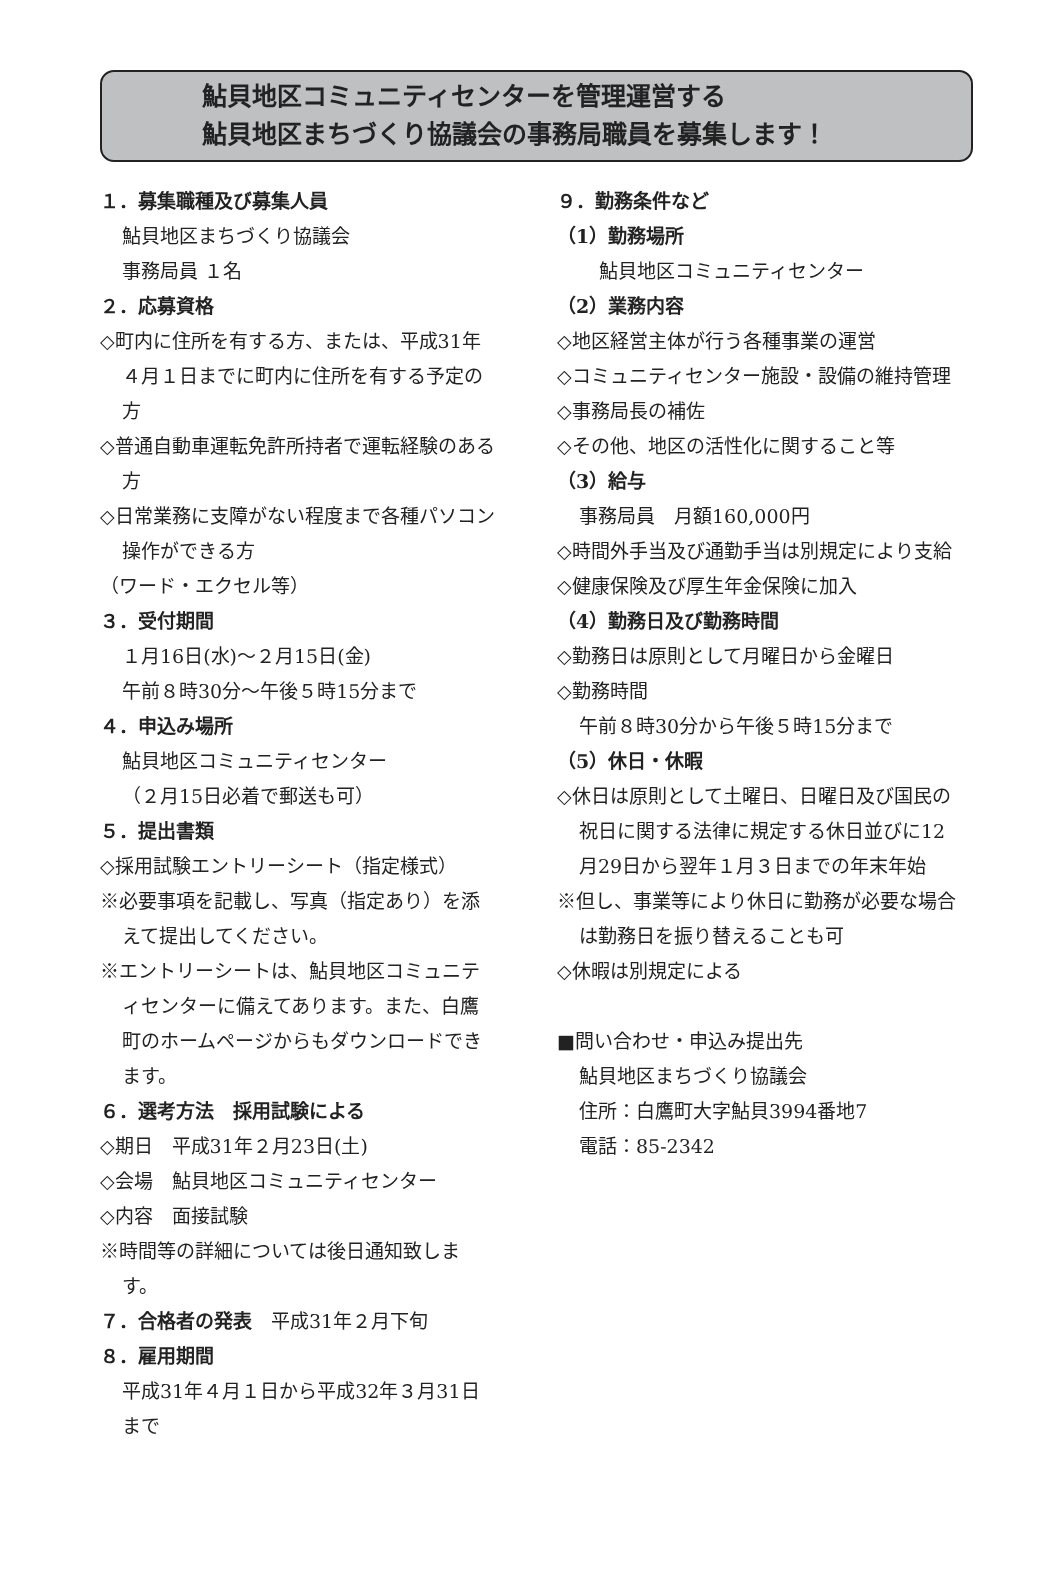鮎貝地区コミュニティセンターを管理運営する
鮎貝地区まちづくり協議会の事務局職員を募集します！
１．募集職種及び募集人員
鮎貝地区まちづくり協議会
事務局員 １名
２．応募資格
◇町内に住所を有する方、または、平成31年４月１日までに町内に住所を有する予定の方
◇普通自動車運転免許所持者で運転経験のある方
◇日常業務に支障がない程度まで各種パソコン操作ができる方
（ワード・エクセル等）
３．受付期間
１月16日(水)～２月15日(金)
午前８時30分～午後５時15分まで
４．申込み場所
鮎貝地区コミュニティセンター
（２月15日必着で郵送も可）
５．提出書類
◇採用試験エントリーシート（指定様式）
※必要事項を記載し、写真（指定あり）を添えて提出してください。
※エントリーシートは、鮎貝地区コミュニティセンターに備えてあります。また、白鷹町のホームページからもダウンロードできます。
６．選考方法　採用試験による
◇期日　平成31年２月23日(土)
◇会場　鮎貝地区コミュニティセンター
◇内容　面接試験
※時間等の詳細については後日通知致します。
７．合格者の発表　平成31年２月下旬
８．雇用期間
平成31年４月１日から平成32年３月31日まで
９．勤務条件など
（1）勤務場所
鮎貝地区コミュニティセンター
（2）業務内容
◇地区経営主体が行う各種事業の運営
◇コミュニティセンター施設・設備の維持管理
◇事務局長の補佐
◇その他、地区の活性化に関すること等
（3）給与
事務局員　月額160,000円
◇時間外手当及び通勤手当は別規定により支給
◇健康保険及び厚生年金保険に加入
（4）勤務日及び勤務時間
◇勤務日は原則として月曜日から金曜日
◇勤務時間
午前８時30分から午後５時15分まで
（5）休日・休暇
◇休日は原則として土曜日、日曜日及び国民の祝日に関する法律に規定する休日並びに12月29日から翌年１月３日までの年末年始
※但し、事業等により休日に勤務が必要な場合は勤務日を振り替えることも可
◇休暇は別規定による
■問い合わせ・申込み提出先
鮎貝地区まちづくり協議会
住所：白鷹町大字鮎貝3994番地7
電話：85-2342